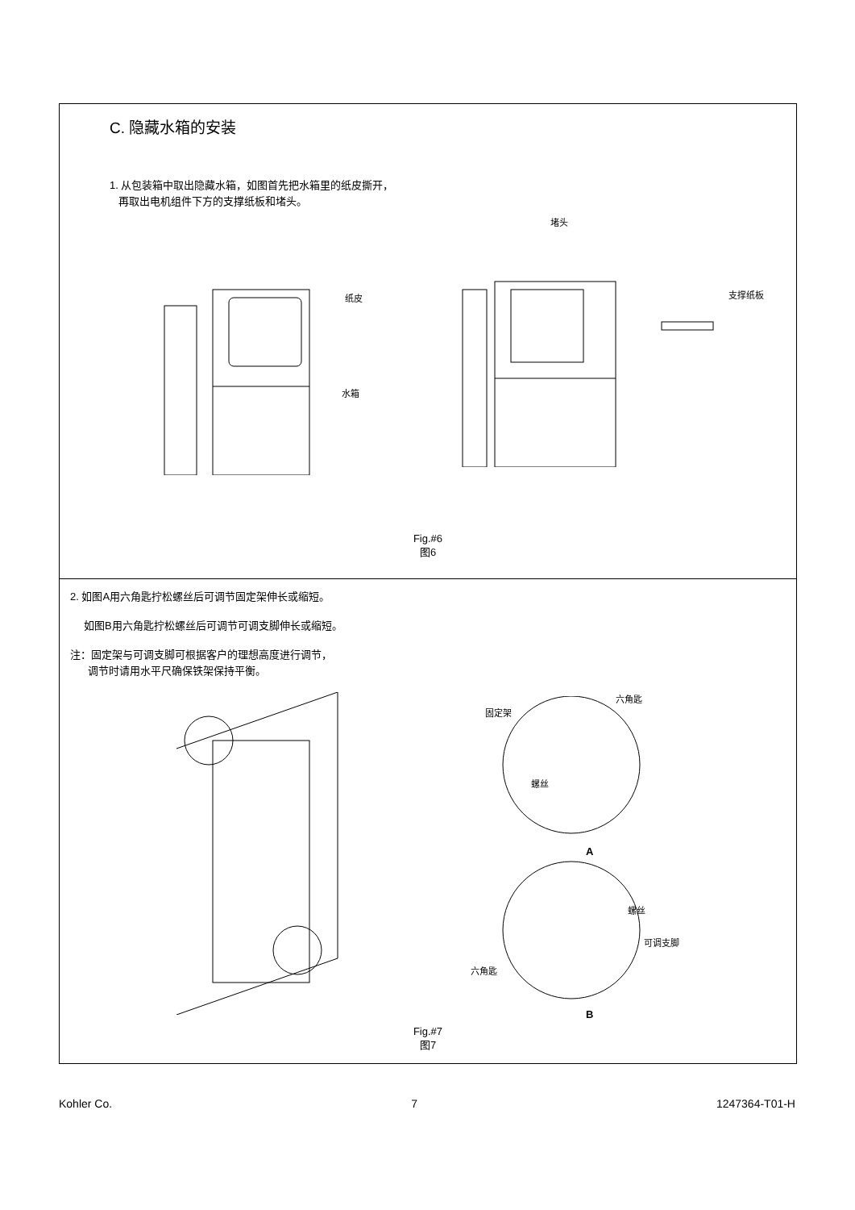C. 隐藏水箱的安装
1. 从包装箱中取出隐藏水箱，如图首先把水箱里的纸皮撕开，
再取出电机组件下方的支撑纸板和堵头。
纸皮
水箱
堵头
支撑纸板
Fig.#6
图6
2. 如图A用六角匙拧松螺丝后可调节固定架伸长或缩短。
如图B用六角匙拧松螺丝后可调节可调支脚伸长或缩短。
注：固定架与可调支脚可根据客户的理想高度进行调节，
调节时请用水平尺确保铁架保持平衡。
固定架
六角匙
螺丝
A
螺丝
可调支脚
六角匙
B
Fig.#7
图7
Kohler Co. 7 1247364-T01-H